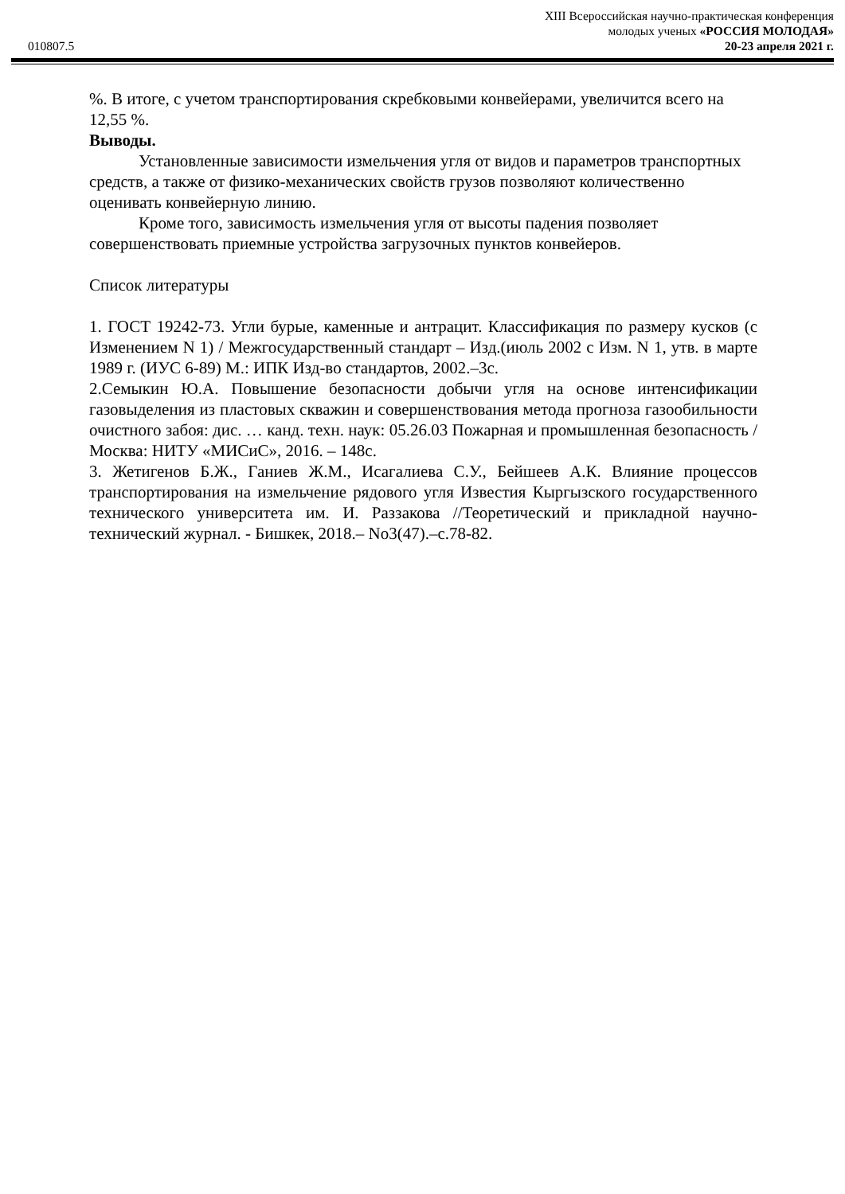010807.5
XIII Всероссийская научно-практическая конференция
молодых ученых «РОССИЯ МОЛОДАЯ»
20-23 апреля 2021 г.
%. В итоге, с учетом транспортирования скребковыми конвейерами, увеличится всего на 12,55 %.
Выводы.
Установленные зависимости измельчения угля от видов и параметров транспортных средств, а также от физико-механических свойств грузов позволяют количественно оценивать конвейерную линию.
Кроме того, зависимость измельчения угля от высоты падения позволяет совершенствовать приемные устройства загрузочных пунктов конвейеров.
Список литературы
1. ГОСТ 19242-73. Угли бурые, каменные и антрацит. Классификация по размеру кусков (с Изменением N 1) / Межгосударственный стандарт – Изд.(июль 2002 с Изм. N 1, утв. в марте 1989 г. (ИУС 6-89) М.: ИПК Изд-во стандартов, 2002.–3с.
2.Семыкин Ю.А. Повышение безопасности добычи угля на основе интенсификации газовыделения из пластовых скважин и совершенствования метода прогноза газообильности очистного забоя: дис. … канд. техн. наук: 05.26.03 Пожарная и промышленная безопасность / Москва: НИТУ «МИСиС», 2016. – 148с.
3. Жетигенов Б.Ж., Ганиев Ж.М., Исагалиева С.У., Бейшеев А.К. Влияние процессов транспортирования на измельчение рядового угля Известия Кыргызского государственного технического университета им. И. Раззакова //Теоретический и прикладной научно-технический журнал. - Бишкек, 2018.– No3(47).–с.78-82.